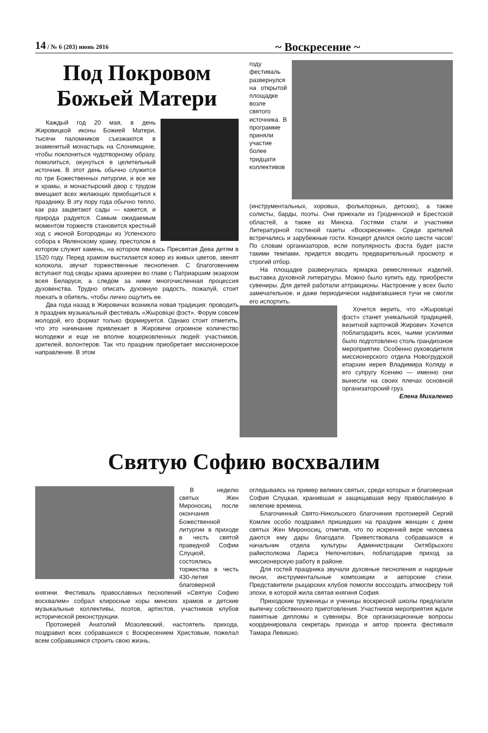14 / № 6 (203) июнь 2016 ~ Воскресение ~
Под Покровом Божьей Матери
Каждый год 20 мая, в день Жировицкой иконы Божией Матери, тысячи паломников съезжаются в знаменитый монастырь на Слонимщине, чтобы поклониться чудотворному образу, помолиться, окунуться в целительный источник. В этот день обычно служится по три Божественных литургии, и все же и храмы, и монастырский двор с трудом вмещают всех желающих приобщиться к празднику. В эту пору года обычно тепло, как раз зацветают сады — кажется, и природа радуется. Самым ожидаемым моментом торжеств становится крестный ход с иконой Богородицы из Успенского собора к Явленскому храму, престолом в котором служит камень, на котором явилась Пресвятая Дева детям в 1520 году. Перед храмом выстилается ковер из живых цветов, звенят колокола, звучат торжественные песнопения. С благоговением вступают под своды храма архиереи во главе с Патриаршим экзархом всея Беларуси, а следом за ними многочисленная процессия духовенства. Трудно описать духовную радость, пожалуй, стоит поехать в обитель, чтобы лично ощутить ее.
Два года назад в Жировичах возникла новая традиция: проводить в праздник музыкальный фестиваль «Жыровіцкі фэст». Форум совсем молодой, его формат только формируется. Однако стоит отметить, что это начинание привлекает в Жировичи огромное количество молодежи и еще не вполне воцерковленных людей: участников, зрителей, волонтеров. Так что праздник приобретает миссионерское направление. В этом
году фестиваль развернулся на открытой площадке возле святого источника. В программе приняли участие более тридцати коллективов (инструментальных, хоровых, фольклорных, детских), а также солисты, барды, поэты. Они приехали из Гродненской и Брестской областей, а также из Минска. Гостями стали и участники Литературной гостиной газеты «Воскресение». Среди зрителей встречались и зарубежные гости. Концерт длился около шести часов! По словам организаторов, если популярность фэста будет расти такими темпами, придется вводить предварительный просмотр и строгий отбор.
На площадке развернулась ярмарка ремесленных изделий, выставка духовной литературы. Можно было купить еду, приобрести сувениры. Для детей работали аттракционы. Настроение у всех было замечательное, и даже периодически надвигавшиеся тучи не смогли его испортить.
Хочется верить, что «Жыровіцкі фэст» станет уникальной традицией, визитной карточкой Жирович. Хочется поблагодарить всех, чьими усилиями было подготовлено столь грандиозное мероприятие. Особенно руководителя миссионерского отдела Новогрудской епархии иерея Владимира Коляду и его супругу Ксению — именно они вынесли на своих плечах основной организаторский груз.
Елена Михаленко
Святую Софию восхвалим
В неделю святых Жен Мироносиц после окончания Божественной литургии в приходе в честь святой праведной Софии Слуцкой, состоялись торжества в честь 430-летия благоверной княгини. Фестиваль православных песнопений «Святую Софию восхвалим» собрал клиросные хоры минских храмов и детские музыкальные коллективы, поэтов, артистов, участников клубов исторической реконструкции.
Протоиерей Анатолий Мозолевский, настоятель прихода, поздравил всех собравшихся с Воскресением Христовым, пожелал всем собравшимся строить свою жизнь,
оглядываясь на пример великих святых, среди которых и благоверная София Слуцкая, хранившая и защищавшая веру православную в нелегкие времена.
Благочинный Свято-Никольского благочиния протоиерей Сергий Комлик особо поздравил пришедших на праздник женщин с днем святых Жен Мироносиц, отметив, что по искренней вере человека даются ему дары благодати. Приветствовала собравшихся и начальник отдела культуры Администрации Октябрьского райисполкома Лариса Непочелович, поблагодарив приход за миссионерскую работу в районе.
Для гостей праздника звучали духовные песнопения и народные песни, инструментальные композиции и авторские стихи. Представители рыцарских клубов помогли воссоздать атмосферу той эпохи, в которой жила святая княгиня София.
Приходские труженицы и ученицы воскресной школы предлагали выпечку собственного приготовления. Участников мероприятия ждали памятные дипломы и сувениры. Все организационные вопросы координировала секретарь прихода и автор проекта фестиваля Тамара Левишко.